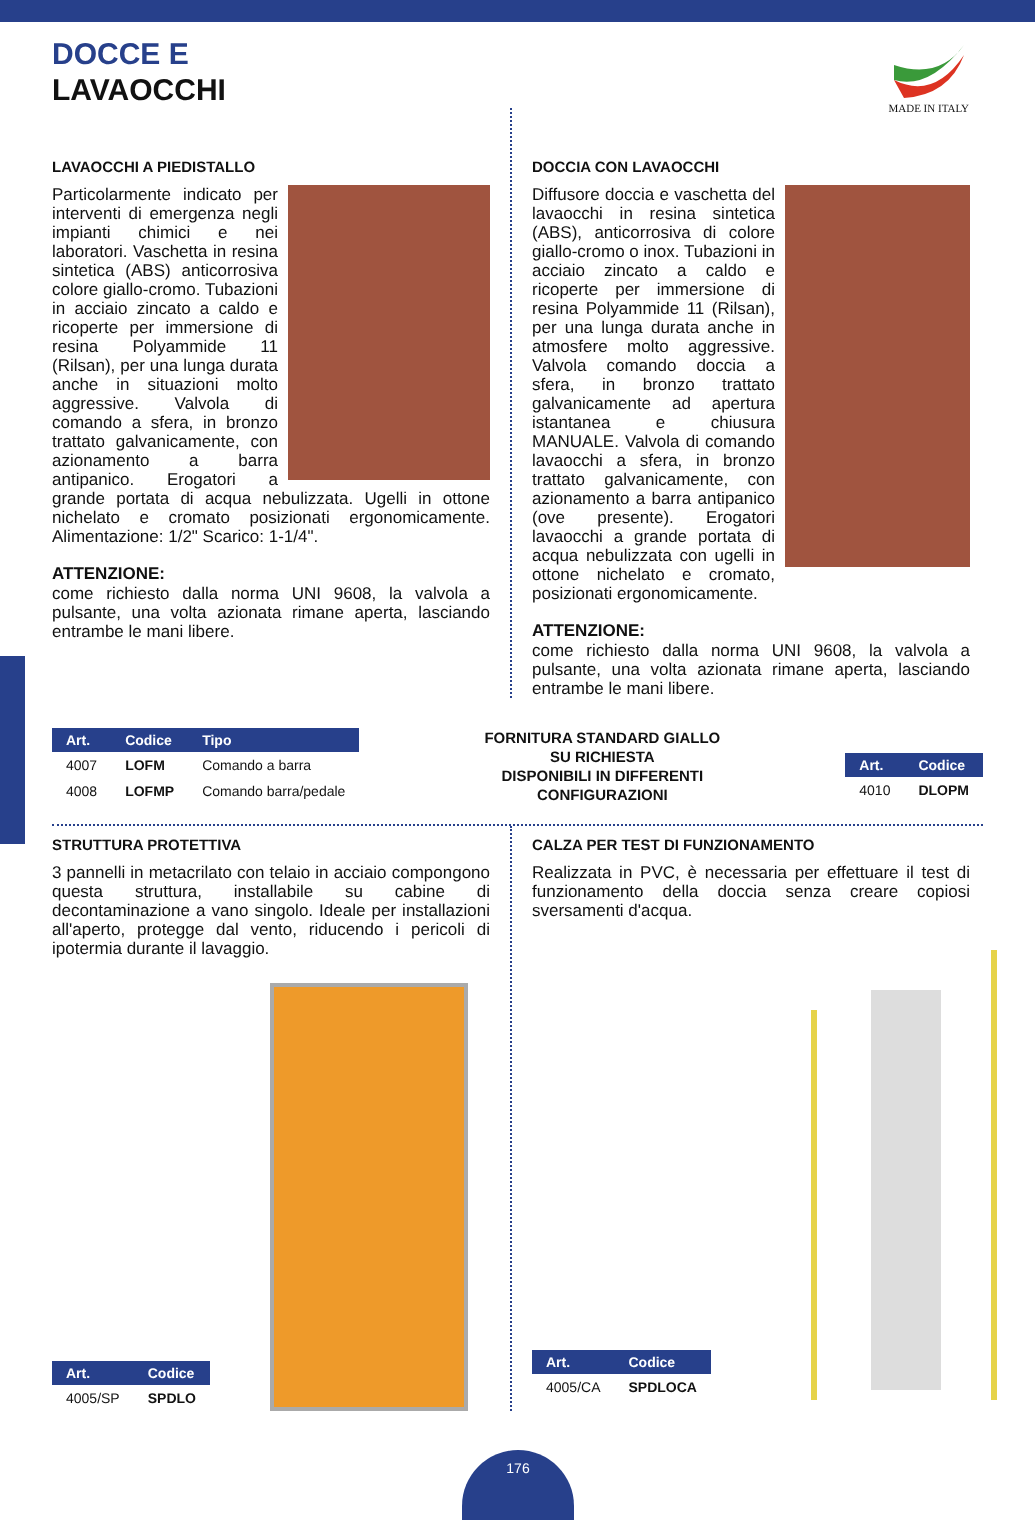DOCCE E
LAVAOCCHI
MADE IN ITALY
LAVAOCCHI A PIEDISTALLO
Particolarmente indicato per interventi di emergenza negli impianti chimici e nei laboratori. Vaschetta in resina sintetica (ABS) anticorrosiva colore giallo-cromo. Tubazioni in acciaio zincato a caldo e ricoperte per immersione di resina Polyammide 11 (Rilsan), per una lunga durata anche in situazioni molto aggressive. Valvola di comando a sfera, in bronzo trattato galvanicamente, con azionamento a barra antipanico. Erogatori a grande portata di acqua nebulizzata. Ugelli in ottone nichelato e cromato posizionati ergonomicamente. Alimentazione: 1/2" Scarico: 1-1/4".
ATTENZIONE:
come richiesto dalla norma UNI 9608, la valvola a pulsante, una volta azionata rimane aperta, lasciando entrambe le mani libere.
DOCCIA CON LAVAOCCHI
Diffusore doccia e vaschetta del lavaocchi in resina sintetica (ABS), anticorrosiva di colore giallo-cromo o inox. Tubazioni in acciaio zincato a caldo e ricoperte per immersione di resina Polyammide 11 (Rilsan), per una lunga durata anche in atmosfere molto aggressive. Valvola comando doccia a sfera, in bronzo trattato galvanicamente ad apertura istantanea e chiusura MANUALE. Valvola di comando lavaocchi a sfera, in bronzo trattato galvanicamente, con azionamento a barra antipanico (ove presente). Erogatori lavaocchi a grande portata di acqua nebulizzata con ugelli in ottone nichelato e cromato, posizionati ergonomicamente.
ATTENZIONE:
come richiesto dalla norma UNI 9608, la valvola a pulsante, una volta azionata rimane aperta, lasciando entrambe le mani libere.
| Art. | Codice | Tipo |
| --- | --- | --- |
| 4007 | LOFM | Comando a barra |
| 4008 | LOFMP | Comando barra/pedale |
FORNITURA STANDARD GIALLO
SU RICHIESTA
DISPONIBILI IN DIFFERENTI
CONFIGURAZIONI
| Art. | Codice |
| --- | --- |
| 4010 | DLOPM |
STRUTTURA PROTETTIVA
3 pannelli in metacrilato con telaio in acciaio compongono questa struttura, installabile su cabine di decontaminazione a vano singolo. Ideale per installazioni all'aperto, protegge dal vento, riducendo i pericoli di ipotermia durante il lavaggio.
| Art. | Codice |
| --- | --- |
| 4005/SP | SPDLO |
CALZA PER TEST DI FUNZIONAMENTO
Realizzata in PVC, è necessaria per effettuare il test di funzionamento della doccia senza creare copiosi sversamenti d'acqua.
| Art. | Codice |
| --- | --- |
| 4005/CA | SPDLOCA |
176